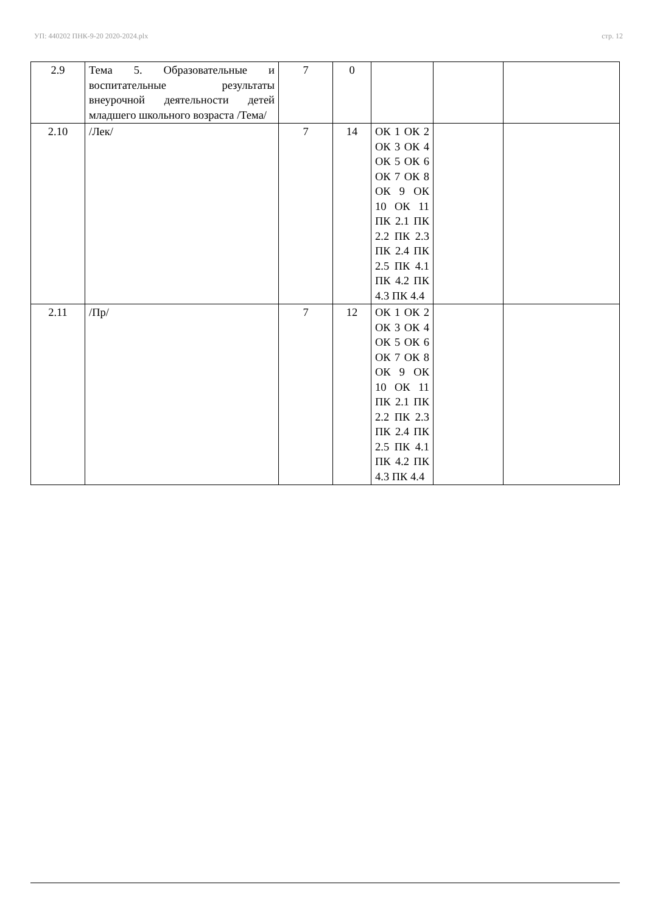УП: 440202 ПНК-9-20 2020-2024.plx стр. 12
| 2.9 | Тема 5. Образовательные и воспитательные результаты внеурочной деятельности детей младшего школьного возраста /Тема/ | 7 | 0 | | | |
| 2.10 | /Лек/ | 7 | 14 | ОК 1 ОК 2 ОК 3 ОК 4 ОК 5 ОК 6 ОК 7 ОК 8 ОК 9 ОК 10 ОК 11 ПК 2.1 ПК 2.2 ПК 2.3 ПК 2.4 ПК 2.5 ПК 4.1 ПК 4.2 ПК 4.3 ПК 4.4 | | |
| 2.11 | /Пр/ | 7 | 12 | ОК 1 ОК 2 ОК 3 ОК 4 ОК 5 ОК 6 ОК 7 ОК 8 ОК 9 ОК 10 ОК 11 ПК 2.1 ПК 2.2 ПК 2.3 ПК 2.4 ПК 2.5 ПК 4.1 ПК 4.2 ПК 4.3 ПК 4.4 | | |